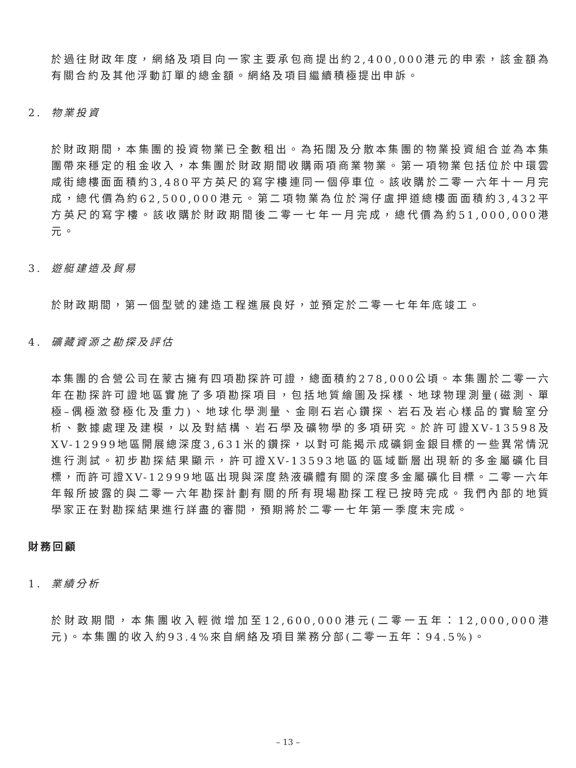於過往財政年度，網絡及項目向一家主要承包商提出約2,400,000港元的申索，該金額為有關合約及其他浮動訂單的總金額。網絡及項目繼續積極提出申訴。
2. 物業投資
於財政期間，本集團的投資物業已全數租出。為拓闊及分散本集團的物業投資組合並為本集團帶來穩定的租金收入，本集團於財政期間收購兩項商業物業。第一項物業包括位於中環雲咸街總樓面面積約3,480平方英尺的寫字樓連同一個停車位。該收購於二零一六年十一月完成，總代價為約62,500,000港元。第二項物業為位於灣仔盧押道總樓面面積約3,432平方英尺的寫字樓。該收購於財政期間後二零一七年一月完成，總代價為約51,000,000港元。
3. 遊艇建造及貿易
於財政期間，第一個型號的建造工程進展良好，並預定於二零一七年年底竣工。
4. 礦藏資源之勘探及評估
本集團的合營公司在蒙古擁有四項勘探許可證，總面積約278,000公頃。本集團於二零一六年在勘探許可證地區實施了多項勘探項目，包括地質繪圖及採樣、地球物理測量(磁測、單極–偶極激發極化及重力)、地球化學測量、金剛石岩心鑽探、岩石及岩心樣品的實驗室分析、數據處理及建模，以及對結構、岩石學及礦物學的多項研究。於許可證XV-13598及XV-12999地區開展總深度3,631米的鑽探，以對可能揭示成礦銅金銀目標的一些異常情況進行測試。初步勘探結果顯示，許可證XV-13593地區的區域斷層出現新的多金屬礦化目標，而許可證XV-12999地區出現與深度熱液礦體有關的深度多金屬礦化目標。二零一六年年報所披露的與二零一六年勘探計劃有關的所有現場勘探工程已按時完成。我們內部的地質學家正在對勘探結果進行詳盡的審閱，預期將於二零一七年第一季度末完成。
財務回顧
1. 業績分析
於財政期間，本集團收入輕微增加至12,600,000港元(二零一五年：12,000,000港元)。本集團的收入約93.4%來自網絡及項目業務分部(二零一五年：94.5%)。
– 13 –